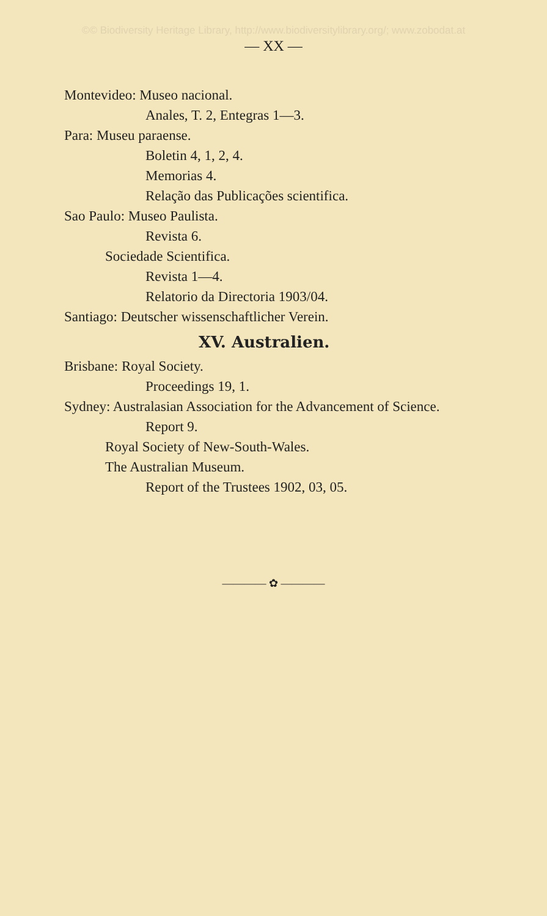©© Biodiversity Heritage Library, http://www.biodiversitylibrary.org/; www.zobodat.at
— XX —
Montevideo: Museo nacional.
Anales, T. 2, Entegras 1—3.
Para: Museu paraense.
Boletin 4, 1, 2, 4.
Memorias 4.
Relação das Publicações scientifica.
Sao Paulo: Museo Paulista.
Revista 6.
Sociedade Scientifica.
Revista 1—4.
Relatorio da Directoria 1903/04.
Santiago: Deutscher wissenschaftlicher Verein.
XV. Australien.
Brisbane: Royal Society.
Proceedings 19, 1.
Sydney: Australasian Association for the Advancement of Science.
Report 9.
Royal Society of New-South-Wales.
The Australian Museum.
Report of the Trustees 1902, 03, 05.
———— ✿ ————